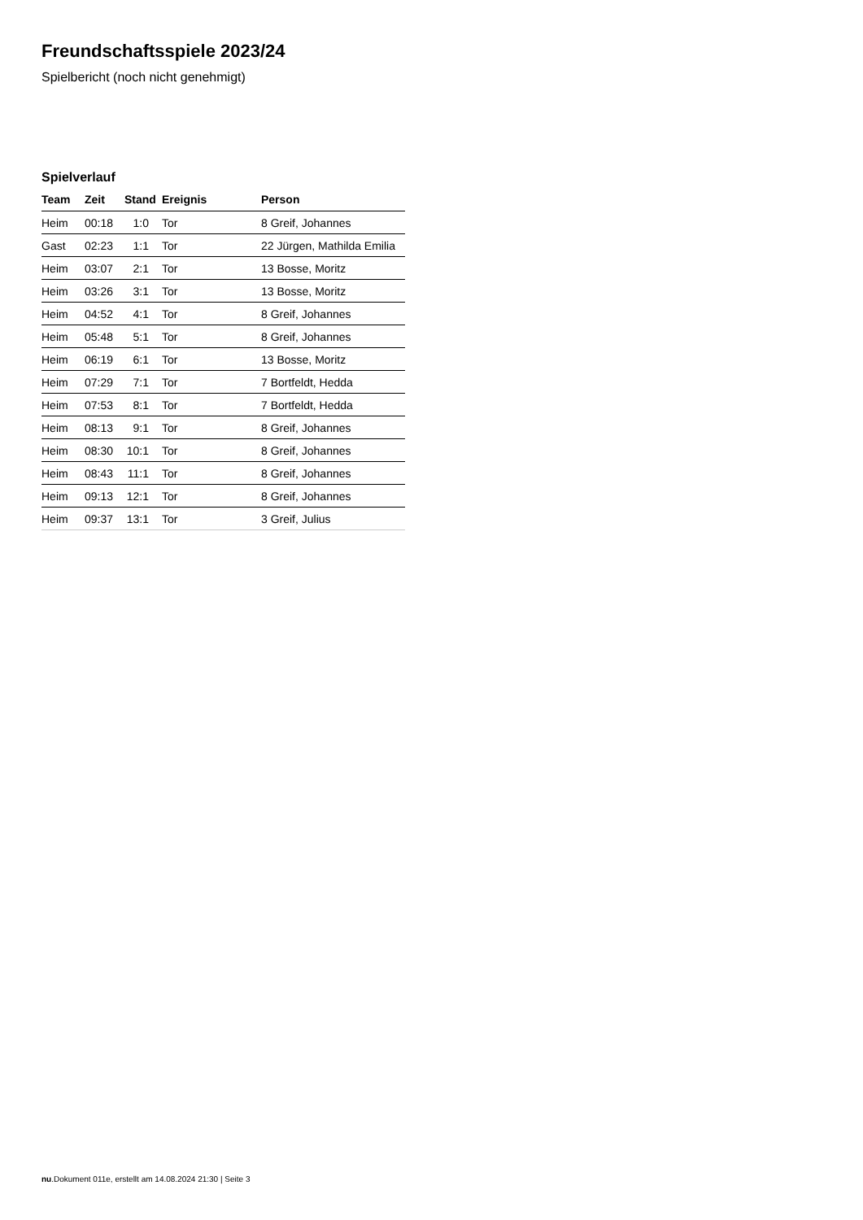Freundschaftsspiele 2023/24
Spielbericht (noch nicht genehmigt)
Spielverlauf
| Team | Zeit | Stand | Ereignis | Person |
| --- | --- | --- | --- | --- |
| Heim | 00:18 | 1:0 | Tor | 8 Greif, Johannes |
| Gast | 02:23 | 1:1 | Tor | 22 Jürgen, Mathilda Emilia |
| Heim | 03:07 | 2:1 | Tor | 13 Bosse, Moritz |
| Heim | 03:26 | 3:1 | Tor | 13 Bosse, Moritz |
| Heim | 04:52 | 4:1 | Tor | 8 Greif, Johannes |
| Heim | 05:48 | 5:1 | Tor | 8 Greif, Johannes |
| Heim | 06:19 | 6:1 | Tor | 13 Bosse, Moritz |
| Heim | 07:29 | 7:1 | Tor | 7 Bortfeldt, Hedda |
| Heim | 07:53 | 8:1 | Tor | 7 Bortfeldt, Hedda |
| Heim | 08:13 | 9:1 | Tor | 8 Greif, Johannes |
| Heim | 08:30 | 10:1 | Tor | 8 Greif, Johannes |
| Heim | 08:43 | 11:1 | Tor | 8 Greif, Johannes |
| Heim | 09:13 | 12:1 | Tor | 8 Greif, Johannes |
| Heim | 09:37 | 13:1 | Tor | 3 Greif, Julius |
nu.Dokument 011e, erstellt am 14.08.2024 21:30 | Seite 3